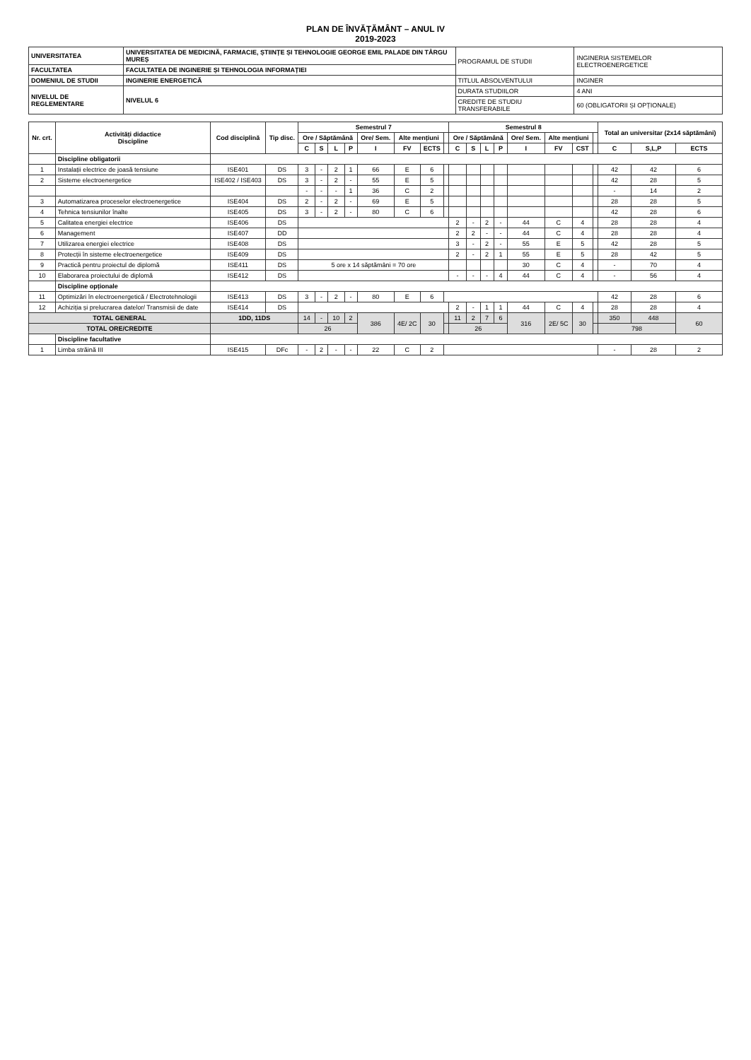PLAN DE ÎNVĂȚĂMÂNT – ANUL IV
2019-2023
| UNIVERSITATEA | UNIVERSITATEA DE MEDICINĂ, FARMACIE, ȘTIINȚE ȘI TEHNOLOGIE GEORGE EMIL PALADE DIN TÂRGU MUREȘ | PROGRAMUL DE STUDII | INGINERIA SISTEMELOR ELECTROENERGETICE |
| FACULTATEA | FACULTATEA DE INGINERIE ȘI TEHNOLOGIA INFORMAȚIEI | | |
| DOMENIUL DE STUDII | INGINERIE ENERGETICĂ | TITLUL ABSOLVENTULUI | INGINER |
| NIVELUL DE REGLEMENTARE | NIVELUL 6 | DURATA STUDIILOR | 4 ANI |
| | | CREDITE DE STUDIU TRANSFERABILE | 60 (OBLIGATORII ȘI OPȚIONALE) |
| Nr. crt. | Activități didactice Discipline | Cod disciplină | Tip disc. | Semestrul 7 | | | | | | | | Semestrul 8 | | | | | | | | Total an universitar (2x14 săptămâni) | | |
| --- | --- | --- | --- | --- | --- | --- | --- | --- | --- | --- | --- | --- | --- | --- | --- | --- | --- | --- | --- | --- | --- | --- |
| | | | | Ore / Săptămână | | | | Ore/ Sem. | Alte mențiuni | | | Ore / Săptămână | | | | Ore/ Sem. | Alte mențiuni | | | | | |
| | | | | C | S | L | P | I | FV | ECTS | | C | S | L | P | I | FV | CST | | C | S,L,P | ECTS |
| | Discipline obligatorii | | | | | | | | | | | | | | | | | | | | | |
| 1 | Instalații electrice de joasă tensiune | ISE401 | DS | 3 | - | 2 | 1 | 66 | E | 6 | | | | | | | | | | 42 | 42 | 6 |
| 2 | Sisteme electroenergetice | ISE402 / ISE403 | DS | 3 | - | 2 | - | 55 | E | 5 | | | | | | | | | | 42 | 28 | 5 |
| | | | | - | - | - | 1 | 36 | C | 2 | | | | | | | | | | - | 14 | 2 |
| 3 | Automatizarea proceselor electroenergetice | ISE404 | DS | 2 | - | 2 | - | 69 | E | 5 | | | | | | | | | | 28 | 28 | 5 |
| 4 | Tehnica tensiunilor înalte | ISE405 | DS | 3 | - | 2 | - | 80 | C | 6 | | | | | | | | | | 42 | 28 | 6 |
| 5 | Calitatea energiei electrice | ISE406 | DS | | | | | | | | | 2 | - | 2 | - | 44 | C | 4 | | 28 | 28 | 4 |
| 6 | Management | ISE407 | DD | | | | | | | | | 2 | 2 | - | - | 44 | C | 4 | | 28 | 28 | 4 |
| 7 | Utilizarea energiei electrice | ISE408 | DS | | | | | | | | | 3 | - | 2 | - | 55 | E | 5 | | 42 | 28 | 5 |
| 8 | Protecții în sisteme electroenergetice | ISE409 | DS | | | | | | | | | 2 | - | 2 | 1 | 55 | E | 5 | | 28 | 42 | 5 |
| 9 | Practică pentru proiectul de diplomă | ISE411 | DS | 5 ore x 14 săptămâni = 70 ore | | | | | | | | | | | | 30 | C | 4 | | - | 70 | 4 |
| 10 | Elaborarea proiectului de diplomă | ISE412 | DS | | | | | | | | | - | - | - | 4 | 44 | C | 4 | | - | 56 | 4 |
| | Discipline opționale | | | | | | | | | | | | | | | | | | | | | |
| 11 | Optimizări în electroenergetică / Electrotehnologii | ISE413 | DS | 3 | - | 2 | - | 80 | E | 6 | | | | | | | | | | 42 | 28 | 6 |
| 12 | Achiziția și prelucrarea datelor/ Transmisii de date | ISE414 | DS | | | | | | | | | 2 | - | 1 | 1 | 44 | C | 4 | | 28 | 28 | 4 |
| TOTAL GENERAL | | 1DD, 11DS | | 14 | - | 10 | 2 | 386 | 4E/ 2C | 30 | | 11 | 2 | 7 | 6 | 316 | 2E/ 5C | 30 | | 350 | 448 | 60 |
| TOTAL ORE/CREDITE | | | | 26 | | | | | | | | 26 | | | | | | | | 798 | | |
| | Discipline facultative | | | | | | | | | | | | | | | | | | | | | |
| 1 | Limba străină III | ISE415 | DFc | - | 2 | - | - | 22 | C | 2 | | | | | | | | | | - | 28 | 2 |